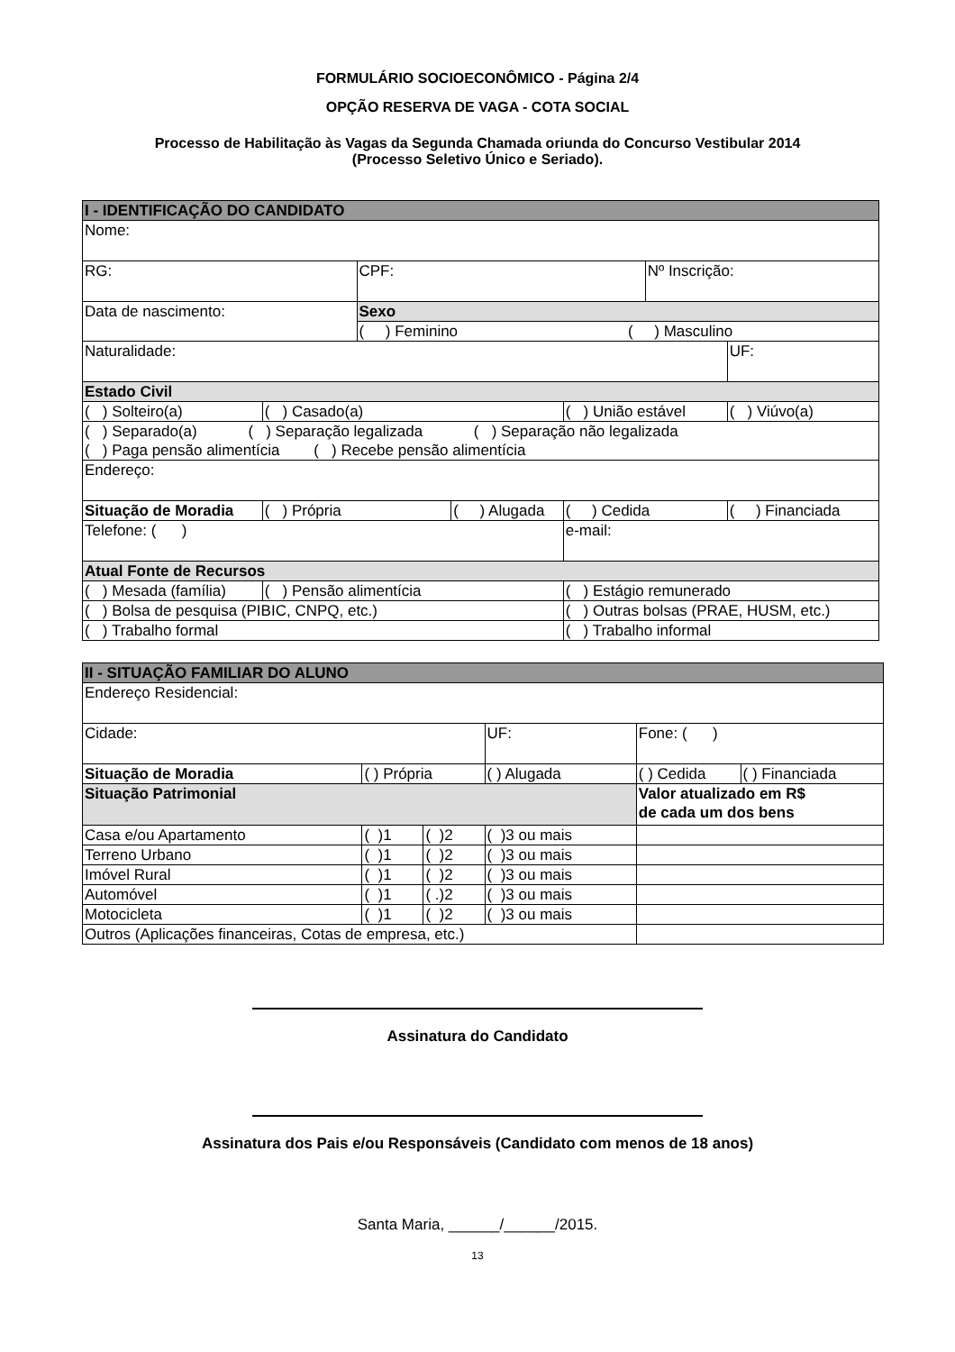FORMULÁRIO SOCIOECONÔMICO - Página 2/4
OPÇÃO RESERVA DE VAGA - COTA SOCIAL
Processo de Habilitação às Vagas da Segunda Chamada oriunda do Concurso Vestibular 2014
(Processo Seletivo Único e Seriado).
| I - IDENTIFICAÇÃO DO CANDIDATO | | | | | | | | |
| Nome: | | | | | | | | |
| RG: | | CPF: | | | | Nº Inscrição: | | |
| Data de nascimento: | | Sexo | | | | | | |
| | | ( ) Feminino ( ) Masculino | | | | | | |
| Naturalidade: | | | | | | | | UF: |
| Estado Civil | | | | | | | | |
| ( ) Solteiro(a) | ( ) Casado(a) | | | ( ) União estável | | | ( ) Viúvo(a) | |
| ( ) Separado(a) ( ) Separação legalizada ( ) Separação não legalizada ( ) Paga pensão alimentícia ( ) Recebe pensão alimentícia | | | | | | | | |
| Endereço: | | | | | | | | |
| Situação de Moradia | ( ) Própria | | ( ) Alugada | | ( ) Cedida | | ( ) Financiada | |
| Telefone: ( ) | | | | e-mail: | | | | |
| Atual Fonte de Recursos | | | | | | | | |
| ( ) Mesada (família) | ( ) Pensão alimentícia | | | ( ) Estágio remunerado | | | | |
| ( ) Bolsa de pesquisa (PIBIC, CNPQ, etc.) | | | | ( ) Outras bolsas (PRAE, HUSM, etc.) | | | | |
| ( ) Trabalho formal | | | | ( ) Trabalho informal | | | | |
| II - SITUAÇÃO FAMILIAR DO ALUNO | | | | | |
| Endereço Residencial: | | | | | |
| Cidade: | | | UF: | Fone: ( ) | |
| Situação de Moradia | ( ) Própria | | ( ) Alugada | ( ) Cedida | ( ) Financiada |
| Situação Patrimonial | | | | Valor atualizado em R$ de cada um dos bens | |
| Casa e/ou Apartamento | ( )1 | ( )2 | ( )3 ou mais | | |
| Terreno Urbano | ( )1 | ( )2 | ( )3 ou mais | | |
| Imóvel Rural | ( )1 | ( )2 | ( )3 ou mais | | |
| Automóvel | ( )1 | ( .)2 | ( )3 ou mais | | |
| Motocicleta | ( )1 | ( )2 | ( )3 ou mais | | |
| Outros (Aplicações financeiras, Cotas de empresa, etc.) | | | | | |
Assinatura do Candidato
Assinatura dos Pais e/ou Responsáveis (Candidato com menos de 18 anos)
Santa Maria, ______/______/2015.
13